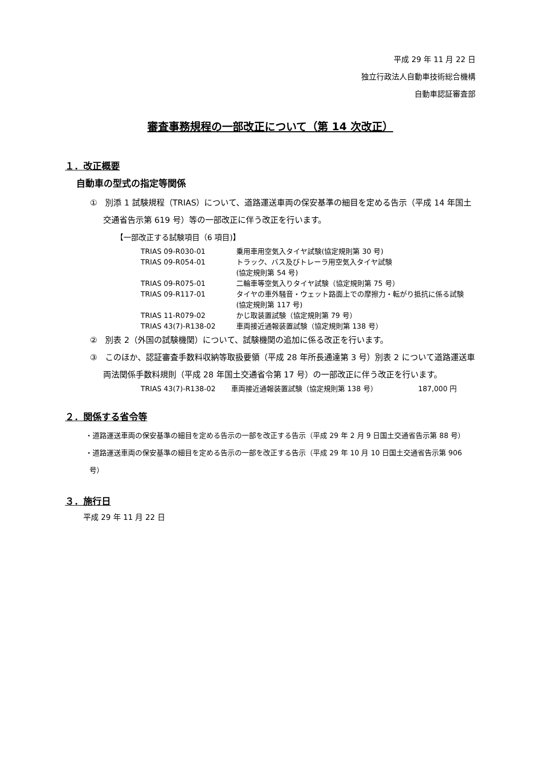平成 29 年 11 月 22 日
独立行政法人自動車技術総合機構
自動車認証審査部
審査事務規程の一部改正について（第 14 次改正）
１．改正概要
自動車の型式の指定等関係
①　別添 1 試験規程（TRIAS）について、道路運送車両の保安基準の細目を定める告示（平成 14 年国土交通省告示第 619 号）等の一部改正に伴う改正を行います。
【一部改正する試験項目（6 項目)】
| TRIAS 09-R030-01 | 乗用車用空気入タイヤ試験(協定規則第 30 号) |
| TRIAS 09-R054-01 | トラック、バス及びトレーラ用空気入タイヤ試験 (協定規則第 54 号) |
| TRIAS 09-R075-01 | 二輪車等空気入りタイヤ試験（協定規則第 75 号） |
| TRIAS 09-R117-01 | タイヤの車外騒音・ウェット路面上での摩擦力・転がり抵抗に係る試験(協定規則第 117 号) |
| TRIAS 11-R079-02 | かじ取装置試験（協定規則第 79 号） |
| TRIAS 43(7)-R138-02 | 車両接近通報装置試験（協定規則第 138 号） |
②　別表 2（外国の試験機関）について、試験機関の追加に係る改正を行います。
③　このほか、認証審査手数料収納等取扱要領（平成 28 年所長通達第 3 号）別表 2 について道路運送車両法関係手数料規則（平成 28 年国土交通省令第 17 号）の一部改正に伴う改正を行います。
| TRIAS 43(7)-R138-02 | 車両接近通報装置試験（協定規則第 138 号） | 187,000 円 |
２．関係する省令等
・道路運送車両の保安基準の細目を定める告示の一部を改正する告示（平成 29 年 2 月 9 日国土交通省告示第 88 号）
・道路運送車両の保安基準の細目を定める告示の一部を改正する告示（平成 29 年 10 月 10 日国土交通省告示第 906 号）
３．施行日
平成 29 年 11 月 22 日